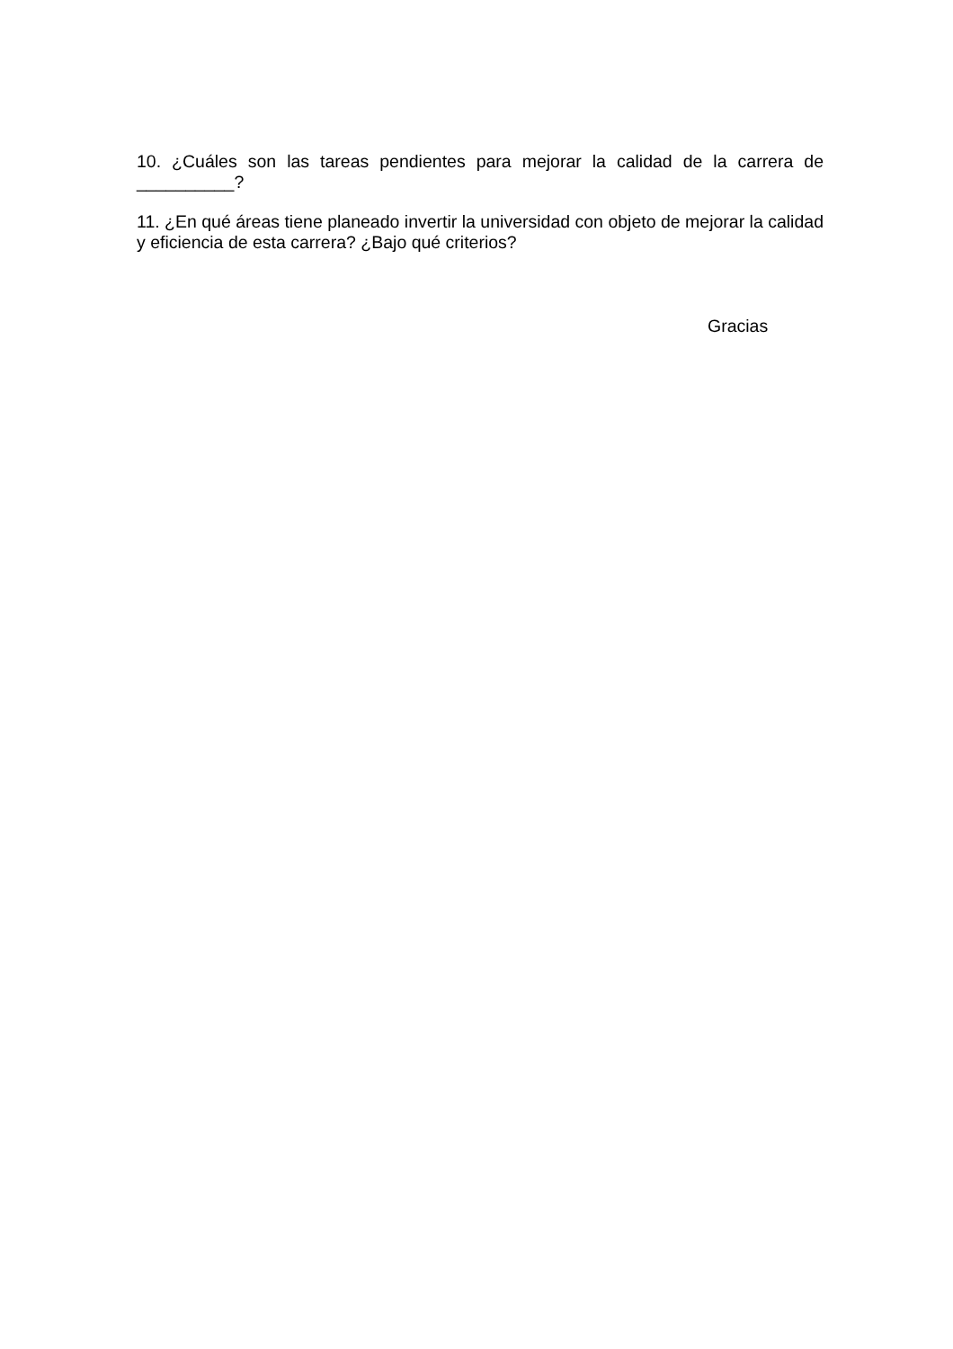10. ¿Cuáles son las tareas pendientes para mejorar la calidad de la carrera de __________?
11. ¿En qué áreas tiene planeado invertir la universidad con objeto de mejorar la calidad y eficiencia de esta carrera? ¿Bajo qué criterios?
Gracias